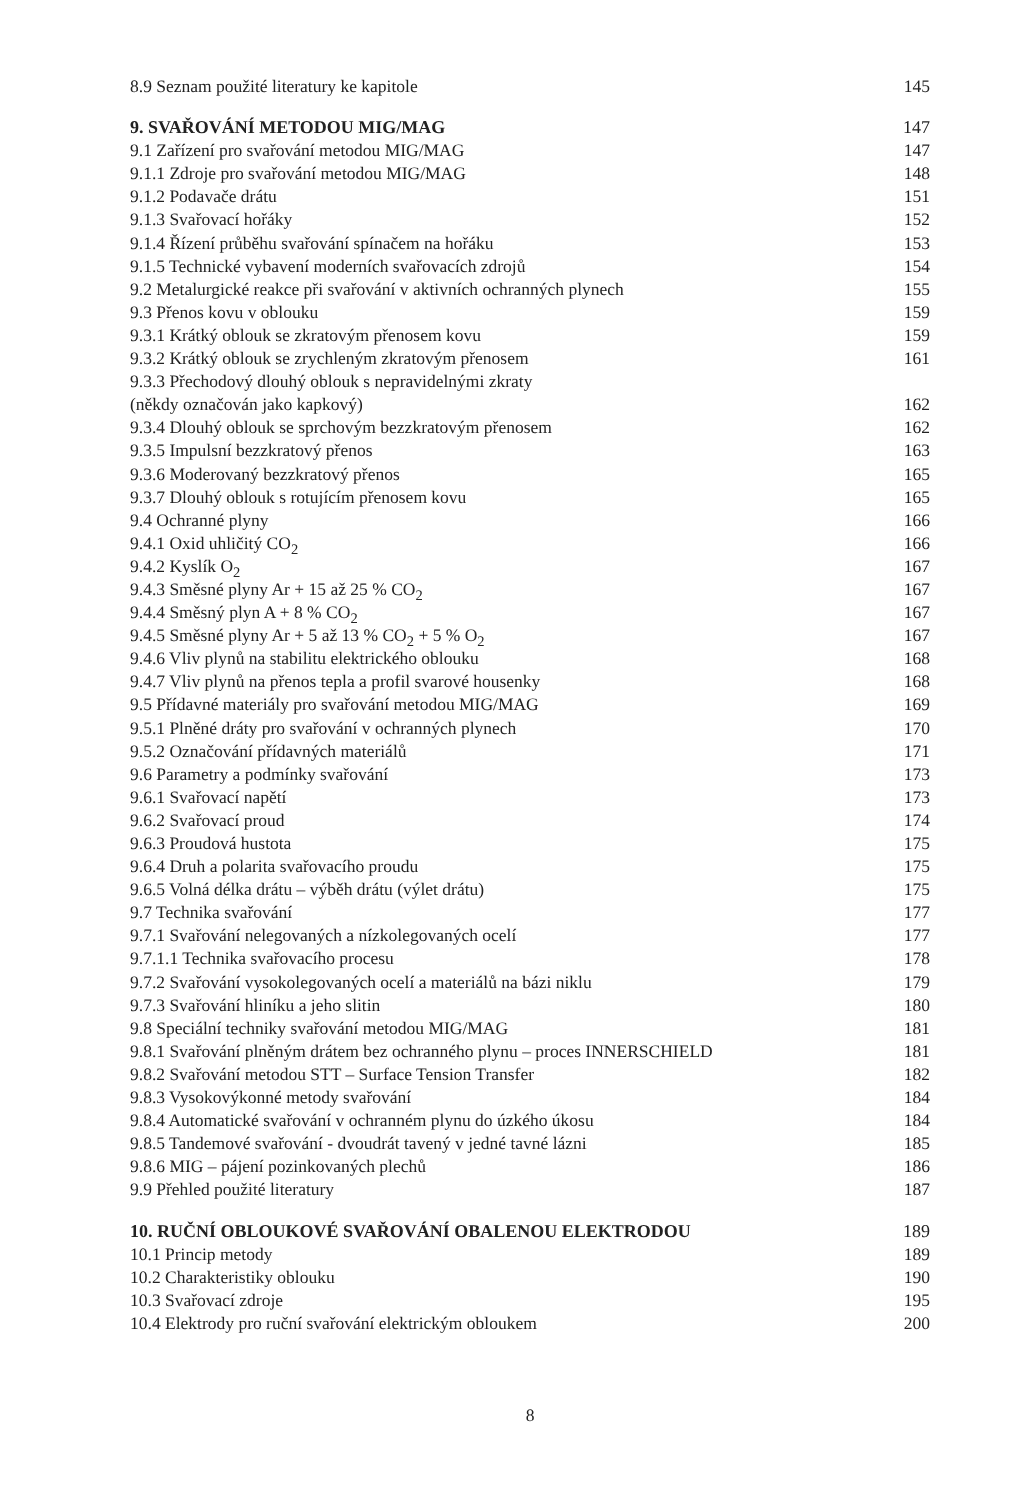8.9 Seznam použité literatury ke kapitole 145
9. SVAŘOVÁNÍ METODOU MIG/MAG 147
9.1 Zařízení pro svařování metodou MIG/MAG 147
9.1.1 Zdroje pro svařování metodou MIG/MAG 148
9.1.2 Podavače drátu 151
9.1.3 Svařovací hořáky 152
9.1.4 Řízení průběhu svařování spínačem na hořáku 153
9.1.5 Technické vybavení moderních svařovacích zdrojů 154
9.2 Metalurgické reakce při svařování v aktivních ochranných plynech 155
9.3 Přenos kovu v oblouku 159
9.3.1 Krátký oblouk se zkratovým přenosem kovu 159
9.3.2 Krátký oblouk se zrychleným zkratovým přenosem 161
9.3.3 Přechodový dlouhý oblouk s nepravidelnými zkraty
(někdy označován jako kapkový) 162
9.3.4 Dlouhý oblouk se sprchovým bezzkratovým přenosem 162
9.3.5 Impulsní bezzkratový přenos 163
9.3.6 Moderovaný bezzkratový přenos 165
9.3.7 Dlouhý oblouk s rotujícím přenosem kovu 165
9.4 Ochranné plyny 166
9.4.1 Oxid uhličitý CO<sub>2</sub> 166
9.4.2 Kyslík O<sub>2</sub> 167
9.4.3 Směsné plyny Ar + 15 až 25 % CO<sub>2</sub> 167
9.4.4 Směsný plyn A + 8 % CO<sub>2</sub> 167
9.4.5 Směsné plyny Ar + 5 až 13 % CO<sub>2</sub> + 5 % O<sub>2</sub> 167
9.4.6 Vliv plynů na stabilitu elektrického oblouku 168
9.4.7 Vliv plynů na přenos tepla a profil svarové housenky 168
9.5 Přídavné materiály pro svařování metodou MIG/MAG 169
9.5.1 Plněné dráty pro svařování v ochranných plynech 170
9.5.2 Označování přídavných materiálů 171
9.6 Parametry a podmínky svařování 173
9.6.1 Svařovací napětí 173
9.6.2 Svařovací proud 174
9.6.3 Proudová hustota 175
9.6.4 Druh a polarita svařovacího proudu 175
9.6.5 Volná délka drátu – výběh drátu (výlet drátu) 175
9.7 Technika svařování 177
9.7.1 Svařování nelegovaných a nízkolegovaných ocelí 177
9.7.1.1 Technika svařovacího procesu 178
9.7.2 Svařování vysokolegovaných ocelí a materiálů na bázi niklu 179
9.7.3 Svařování hliníku a jeho slitin 180
9.8 Speciální techniky svařování metodou MIG/MAG 181
9.8.1 Svařování plněným drátem bez ochranného plynu – proces INNERSCHIELD 181
9.8.2 Svařování metodou STT – Surface Tension Transfer 182
9.8.3 Vysokovýkonné metody svařování 184
9.8.4 Automatické svařování v ochranném plynu do úzkého úkosu 184
9.8.5 Tandemové svařování - dvoudrát tavený v jedné tavné lázni 185
9.8.6 MIG – pájení pozinkovaných plechů 186
9.9 Přehled použité literatury 187
10. RUČNÍ OBLOUKOVÉ SVAŘOVÁNÍ OBALENOU ELEKTRODOU 189
10.1 Princip metody 189
10.2 Charakteristiky oblouku 190
10.3 Svařovací zdroje 195
10.4 Elektrody pro ruční svařování elektrickým obloukem 200
8